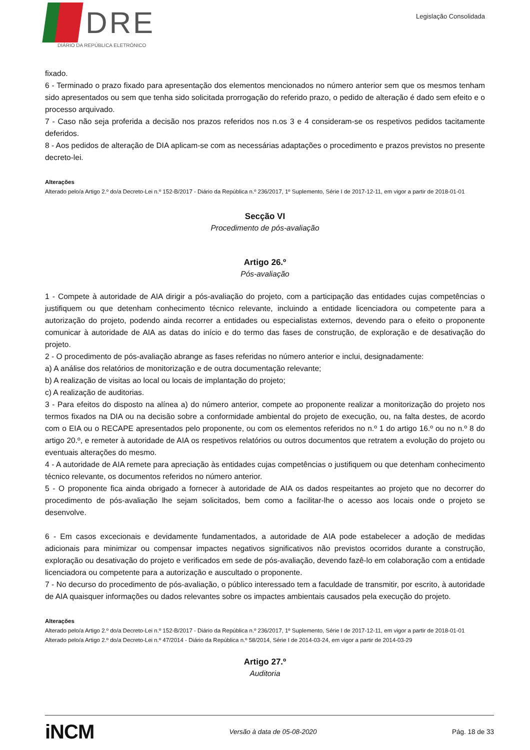DRE
DIÁRIO DA REPÚBLICA ELETRÓNICO
Legislação Consolidada
fixado.
6 - Terminado o prazo fixado para apresentação dos elementos mencionados no número anterior sem que os mesmos tenham sido apresentados ou sem que tenha sido solicitada prorrogação do referido prazo, o pedido de alteração é dado sem efeito e o processo arquivado.
7 - Caso não seja proferida a decisão nos prazos referidos nos n.os 3 e 4 consideram-se os respetivos pedidos tacitamente deferidos.
8 - Aos pedidos de alteração de DIA aplicam-se com as necessárias adaptações o procedimento e prazos previstos no presente decreto-lei.
Alterações
Alterado pelo/a Artigo 2.º do/a Decreto-Lei n.º 152-B/2017 - Diário da República n.º 236/2017, 1º Suplemento, Série I de 2017-12-11, em vigor a partir de 2018-01-01
Secção VI
Procedimento de pós-avaliação
Artigo 26.º
Pós-avaliação
1 - Compete à autoridade de AIA dirigir a pós-avaliação do projeto, com a participação das entidades cujas competências o justifiquem ou que detenham conhecimento técnico relevante, incluindo a entidade licenciadora ou competente para a autorização do projeto, podendo ainda recorrer a entidades ou especialistas externos, devendo para o efeito o proponente comunicar à autoridade de AIA as datas do início e do termo das fases de construção, de exploração e de desativação do projeto.
2 - O procedimento de pós-avaliação abrange as fases referidas no número anterior e inclui, designadamente:
a) A análise dos relatórios de monitorização e de outra documentação relevante;
b) A realização de visitas ao local ou locais de implantação do projeto;
c) A realização de auditorias.
3 - Para efeitos do disposto na alínea a) do número anterior, compete ao proponente realizar a monitorização do projeto nos termos fixados na DIA ou na decisão sobre a conformidade ambiental do projeto de execução, ou, na falta destes, de acordo com o EIA ou o RECAPE apresentados pelo proponente, ou com os elementos referidos no n.º 1 do artigo 16.º ou no n.º 8 do artigo 20.º, e remeter à autoridade de AIA os respetivos relatórios ou outros documentos que retratem a evolução do projeto ou eventuais alterações do mesmo.
4 - A autoridade de AIA remete para apreciação às entidades cujas competências o justifiquem ou que detenham conhecimento técnico relevante, os documentos referidos no número anterior.
5 - O proponente fica ainda obrigado a fornecer à autoridade de AIA os dados respeitantes ao projeto que no decorrer do procedimento de pós-avaliação lhe sejam solicitados, bem como a facilitar-lhe o acesso aos locais onde o projeto se desenvolve.
6 - Em casos excecionais e devidamente fundamentados, a autoridade de AIA pode estabelecer a adoção de medidas adicionais para minimizar ou compensar impactes negativos significativos não previstos ocorridos durante a construção, exploração ou desativação do projeto e verificados em sede de pós-avaliação, devendo fazê-lo em colaboração com a entidade licenciadora ou competente para a autorização e auscultado o proponente.
7 - No decurso do procedimento de pós-avaliação, o público interessado tem a faculdade de transmitir, por escrito, à autoridade de AIA quaisquer informações ou dados relevantes sobre os impactes ambientais causados pela execução do projeto.
Alterações
Alterado pelo/a Artigo 2.º do/a Decreto-Lei n.º 152-B/2017 - Diário da República n.º 236/2017, 1º Suplemento, Série I de 2017-12-11, em vigor a partir de 2018-01-01
Alterado pelo/a Artigo 2.º do/a Decreto-Lei n.º 47/2014 - Diário da República n.º 58/2014, Série I de 2014-03-24, em vigor a partir de 2014-03-29
Artigo 27.º
Auditoria
iNCM
Versão à data de 05-08-2020 Pág. 18 de 33